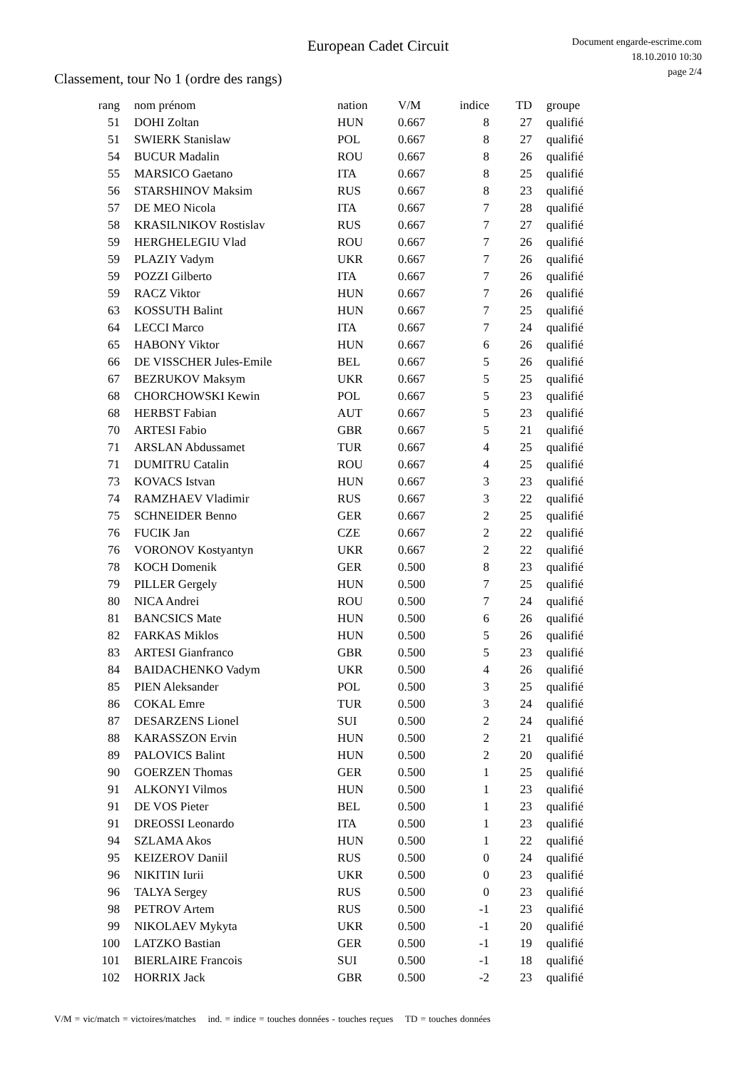European Cadet Circuit
Document engarde-escrime.com
18.10.2010 10:30
page 2/4
Classement, tour No 1 (ordre des rangs)
| rang | nom prénom | nation | V/M | indice | TD | groupe |
| --- | --- | --- | --- | --- | --- | --- |
| 51 | DOHI Zoltan | HUN | 0.667 | 8 | 27 | qualifié |
| 51 | SWIERK Stanislaw | POL | 0.667 | 8 | 27 | qualifié |
| 54 | BUCUR Madalin | ROU | 0.667 | 8 | 26 | qualifié |
| 55 | MARSICO Gaetano | ITA | 0.667 | 8 | 25 | qualifié |
| 56 | STARSHINOV Maksim | RUS | 0.667 | 8 | 23 | qualifié |
| 57 | DE MEO Nicola | ITA | 0.667 | 7 | 28 | qualifié |
| 58 | KRASILNIKOV Rostislav | RUS | 0.667 | 7 | 27 | qualifié |
| 59 | HERGHELEGIU Vlad | ROU | 0.667 | 7 | 26 | qualifié |
| 59 | PLAZIY Vadym | UKR | 0.667 | 7 | 26 | qualifié |
| 59 | POZZI Gilberto | ITA | 0.667 | 7 | 26 | qualifié |
| 59 | RACZ Viktor | HUN | 0.667 | 7 | 26 | qualifié |
| 63 | KOSSUTH Balint | HUN | 0.667 | 7 | 25 | qualifié |
| 64 | LECCI Marco | ITA | 0.667 | 7 | 24 | qualifié |
| 65 | HABONY Viktor | HUN | 0.667 | 6 | 26 | qualifié |
| 66 | DE VISSCHER Jules-Emile | BEL | 0.667 | 5 | 26 | qualifié |
| 67 | BEZRUKOV Maksym | UKR | 0.667 | 5 | 25 | qualifié |
| 68 | CHORCHOWSKI Kewin | POL | 0.667 | 5 | 23 | qualifié |
| 68 | HERBST Fabian | AUT | 0.667 | 5 | 23 | qualifié |
| 70 | ARTESI Fabio | GBR | 0.667 | 5 | 21 | qualifié |
| 71 | ARSLAN Abdussamet | TUR | 0.667 | 4 | 25 | qualifié |
| 71 | DUMITRU Catalin | ROU | 0.667 | 4 | 25 | qualifié |
| 73 | KOVACS Istvan | HUN | 0.667 | 3 | 23 | qualifié |
| 74 | RAMZHAEV Vladimir | RUS | 0.667 | 3 | 22 | qualifié |
| 75 | SCHNEIDER Benno | GER | 0.667 | 2 | 25 | qualifié |
| 76 | FUCIK Jan | CZE | 0.667 | 2 | 22 | qualifié |
| 76 | VORONOV Kostyantyn | UKR | 0.667 | 2 | 22 | qualifié |
| 78 | KOCH Domenik | GER | 0.500 | 8 | 23 | qualifié |
| 79 | PILLER Gergely | HUN | 0.500 | 7 | 25 | qualifié |
| 80 | NICA Andrei | ROU | 0.500 | 7 | 24 | qualifié |
| 81 | BANCSICS Mate | HUN | 0.500 | 6 | 26 | qualifié |
| 82 | FARKAS Miklos | HUN | 0.500 | 5 | 26 | qualifié |
| 83 | ARTESI Gianfranco | GBR | 0.500 | 5 | 23 | qualifié |
| 84 | BAIDACHENKO Vadym | UKR | 0.500 | 4 | 26 | qualifié |
| 85 | PIEN Aleksander | POL | 0.500 | 3 | 25 | qualifié |
| 86 | COKAL Emre | TUR | 0.500 | 3 | 24 | qualifié |
| 87 | DESARZENS Lionel | SUI | 0.500 | 2 | 24 | qualifié |
| 88 | KARASSZON Ervin | HUN | 0.500 | 2 | 21 | qualifié |
| 89 | PALOVICS Balint | HUN | 0.500 | 2 | 20 | qualifié |
| 90 | GOERZEN Thomas | GER | 0.500 | 1 | 25 | qualifié |
| 91 | ALKONYI Vilmos | HUN | 0.500 | 1 | 23 | qualifié |
| 91 | DE VOS Pieter | BEL | 0.500 | 1 | 23 | qualifié |
| 91 | DREOSSI Leonardo | ITA | 0.500 | 1 | 23 | qualifié |
| 94 | SZLAMA Akos | HUN | 0.500 | 1 | 22 | qualifié |
| 95 | KEIZEROV Daniil | RUS | 0.500 | 0 | 24 | qualifié |
| 96 | NIKITIN Iurii | UKR | 0.500 | 0 | 23 | qualifié |
| 96 | TALYA Sergey | RUS | 0.500 | 0 | 23 | qualifié |
| 98 | PETROV Artem | RUS | 0.500 | -1 | 23 | qualifié |
| 99 | NIKOLAEV Mykyta | UKR | 0.500 | -1 | 20 | qualifié |
| 100 | LATZKO Bastian | GER | 0.500 | -1 | 19 | qualifié |
| 101 | BIERLAIRE Francois | SUI | 0.500 | -1 | 18 | qualifié |
| 102 | HORRIX Jack | GBR | 0.500 | -2 | 23 | qualifié |
V/M = vic/match = victoires/matches ind. = indice = touches données - touches reçues TD = touches données